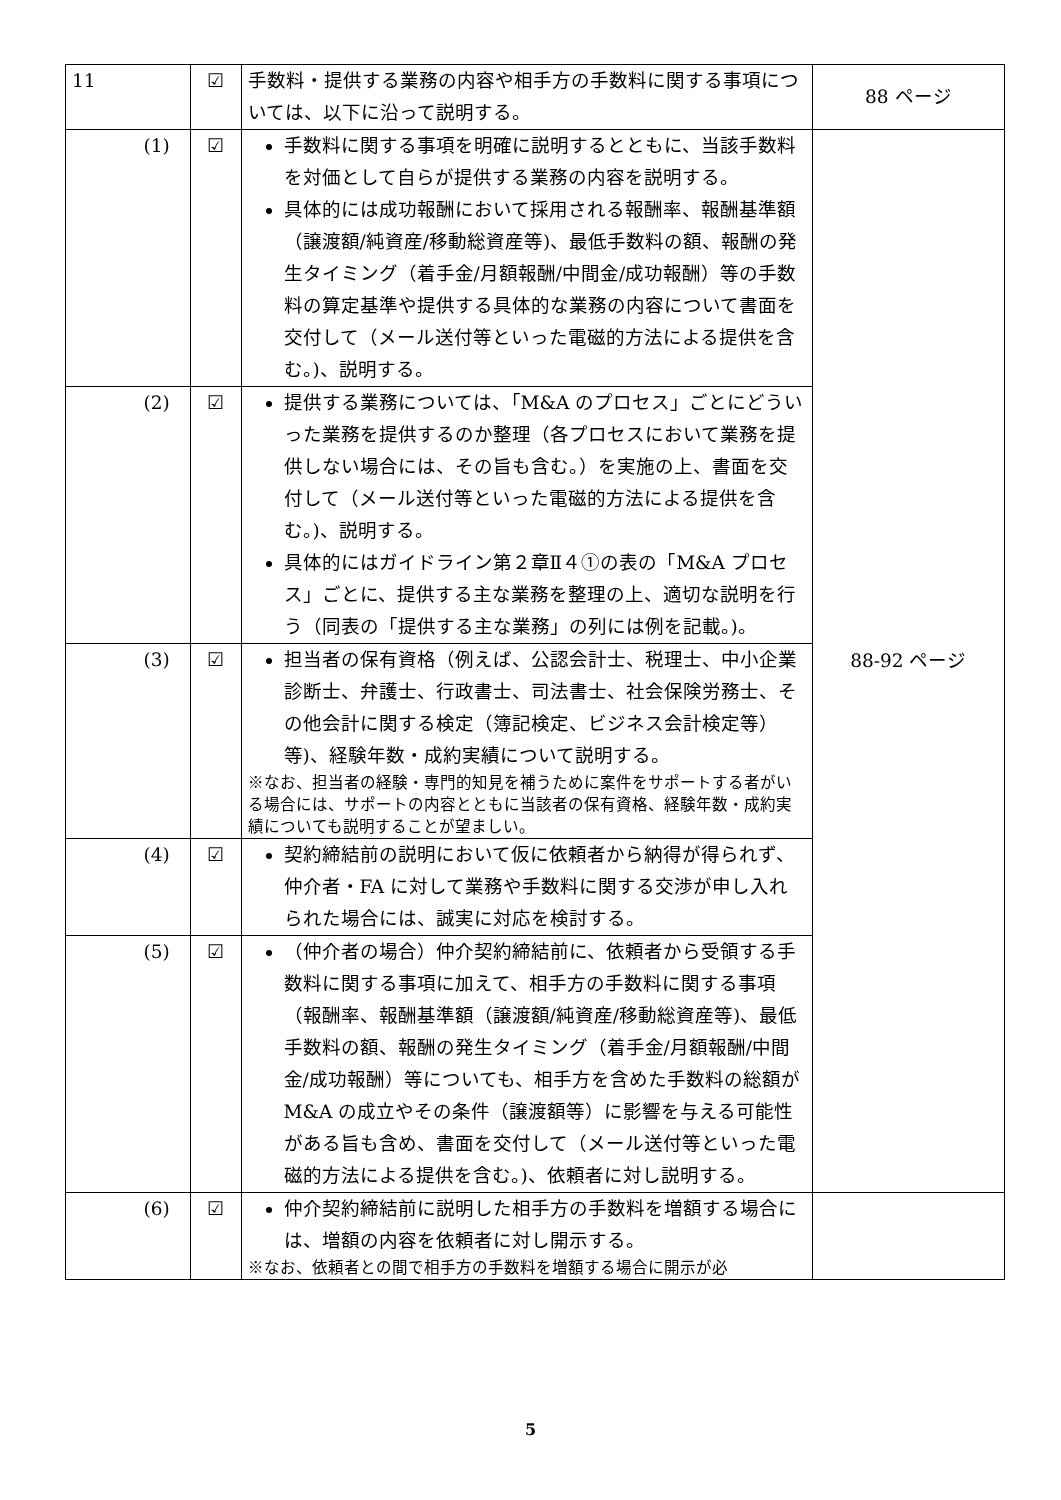| 11 | ☑ | 手数料・提供する業務の内容や相手方の手数料に関する事項については、以下に沿って説明する。 | 88 ページ |
| (1) | ☑ | 手数料に関する事項を明確に説明するとともに、当該手数料を対価として自らが提供する業務の内容を説明する。 具体的には成功報酬において採用される報酬率、報酬基準額（譲渡額/純資産/移動総資産等)、最低手数料の額、報酬の発生タイミング（着手金/月額報酬/中間金/成功報酬）等の手数料の算定基準や提供する具体的な業務の内容について書面を交付して（メール送付等といった電磁的方法による提供を含む。)、説明する。 | 88-92 ページ |
| (2) | ☑ | 提供する業務については、「M&A のプロセス」ごとにどういった業務を提供するのか整理（各プロセスにおいて業務を提供しない場合には、その旨も含む。）を実施の上、書面を交付して（メール送付等といった電磁的方法による提供を含む。)、説明する。 具体的にはガイドライン第２章Ⅱ４①の表の「M&A プロセス」ごとに、提供する主な業務を整理の上、適切な説明を行う（同表の「提供する主な業務」の列には例を記載。)。 | |
| (3) | ☑ | 担当者の保有資格（例えば、公認会計士、税理士、中小企業診断士、弁護士、行政書士、司法書士、社会保険労務士、その他会計に関する検定（簿記検定、ビジネス会計検定等）等)、経験年数・成約実績について説明する。 ※なお、担当者の経験・専門的知見を補うために案件をサポートする者がいる場合には、サポートの内容とともに当該者の保有資格、経験年数・成約実績についても説明することが望ましい。 | |
| (4) | ☑ | 契約締結前の説明において仮に依頼者から納得が得られず、仲介者・FA に対して業務や手数料に関する交渉が申し入れられた場合には、誠実に対応を検討する。 | |
| (5) | ☑ | （仲介者の場合）仲介契約締結前に、依頼者から受領する手数料に関する事項に加えて、相手方の手数料に関する事項（報酬率、報酬基準額（譲渡額/純資産/移動総資産等)、最低手数料の額、報酬の発生タイミング（着手金/月額報酬/中間金/成功報酬）等についても、相手方を含めた手数料の総額が M&A の成立やその条件（譲渡額等）に影響を与える可能性がある旨も含め、書面を交付して（メール送付等といった電磁的方法による提供を含む。)、依頼者に対し説明する。 | |
| (6) | ☑ | 仲介契約締結前に説明した相手方の手数料を増額する場合には、増額の内容を依頼者に対し開示する。 ※なお、依頼者との間で相手方の手数料を増額する場合に開示が必 | |
5